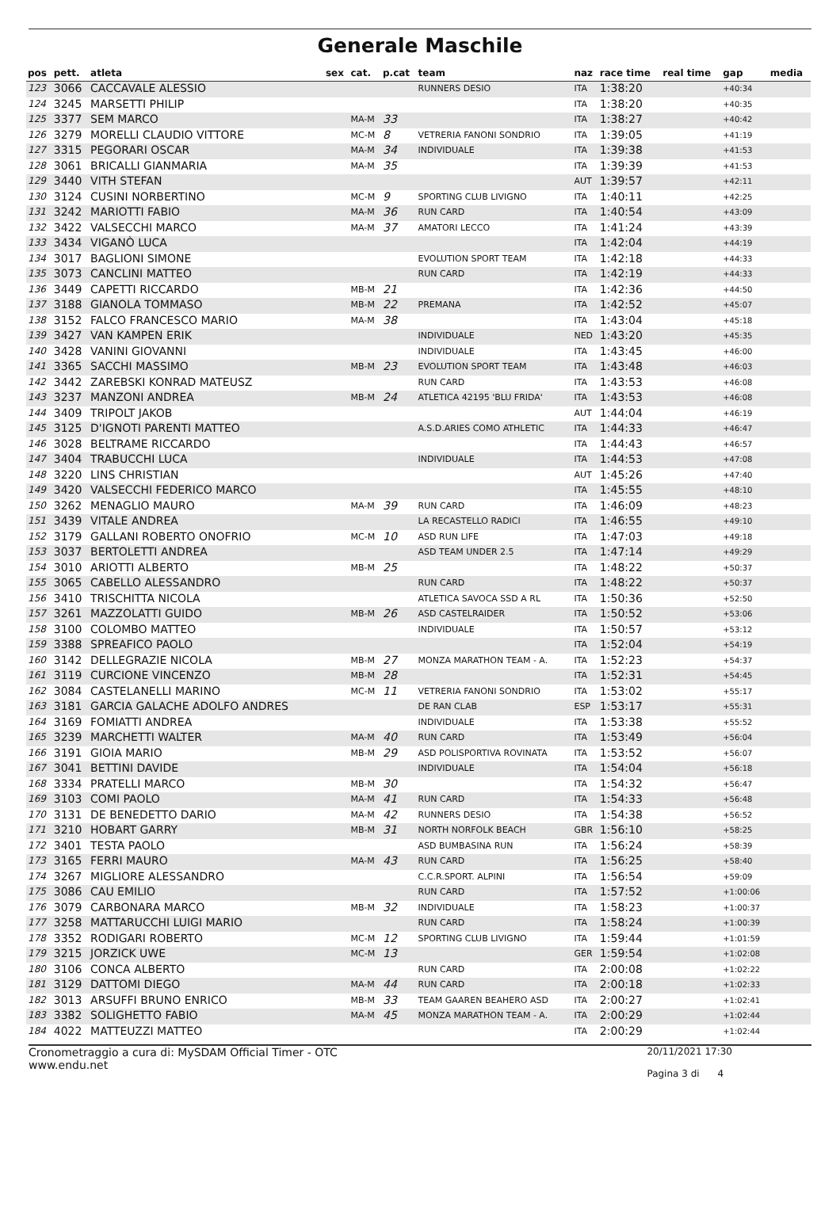Generale Maschile
| pos | pett. | atleta | sex | cat. | p.cat | team | naz | race time | real time | gap | media |
| --- | --- | --- | --- | --- | --- | --- | --- | --- | --- | --- | --- |
| 123 | 3066 | CACCAVALE ALESSIO | | | | RUNNERS DESIO | ITA | 1:38:20 | | +40:34 | |
| 124 | 3245 | MARSETTI PHILIP | | | | | ITA | 1:38:20 | | +40:35 | |
| 125 | 3377 | SEM MARCO | | MA-M | 33 | | ITA | 1:38:27 | | +40:42 | |
| 126 | 3279 | MORELLI CLAUDIO VITTORE | | MC-M | 8 | VETRERIA FANONI SONDRIO | ITA | 1:39:05 | | +41:19 | |
| 127 | 3315 | PEGORARI OSCAR | | MA-M | 34 | INDIVIDUALE | ITA | 1:39:38 | | +41:53 | |
| 128 | 3061 | BRICALLI GIANMARIA | | MA-M | 35 | | ITA | 1:39:39 | | +41:53 | |
| 129 | 3440 | VITH STEFAN | | | | | AUT | 1:39:57 | | +42:11 | |
| 130 | 3124 | CUSINI NORBERTINO | | MC-M | 9 | SPORTING CLUB LIVIGNO | ITA | 1:40:11 | | +42:25 | |
| 131 | 3242 | MARIOTTI FABIO | | MA-M | 36 | RUN CARD | ITA | 1:40:54 | | +43:09 | |
| 132 | 3422 | VALSECCHI MARCO | | MA-M | 37 | AMATORI LECCO | ITA | 1:41:24 | | +43:39 | |
| 133 | 3434 | VIGANÒ LUCA | | | | | ITA | 1:42:04 | | +44:19 | |
| 134 | 3017 | BAGLIONI SIMONE | | | | EVOLUTION SPORT TEAM | ITA | 1:42:18 | | +44:33 | |
| 135 | 3073 | CANCLINI MATTEO | | | | RUN CARD | ITA | 1:42:19 | | +44:33 | |
| 136 | 3449 | CAPETTI RICCARDO | | MB-M | 21 | | ITA | 1:42:36 | | +44:50 | |
| 137 | 3188 | GIANOLA TOMMASO | | MB-M | 22 | PREMANA | ITA | 1:42:52 | | +45:07 | |
| 138 | 3152 | FALCO FRANCESCO MARIO | | MA-M | 38 | | ITA | 1:43:04 | | +45:18 | |
| 139 | 3427 | VAN KAMPEN ERIK | | | | INDIVIDUALE | NED | 1:43:20 | | +45:35 | |
| 140 | 3428 | VANINI GIOVANNI | | | | INDIVIDUALE | ITA | 1:43:45 | | +46:00 | |
| 141 | 3365 | SACCHI MASSIMO | | MB-M | 23 | EVOLUTION SPORT TEAM | ITA | 1:43:48 | | +46:03 | |
| 142 | 3442 | ZAREBSKI KONRAD MATEUSZ | | | | RUN CARD | ITA | 1:43:53 | | +46:08 | |
| 143 | 3237 | MANZONI ANDREA | | MB-M | 24 | ATLETICA 42195 'BLU FRIDA' | ITA | 1:43:53 | | +46:08 | |
| 144 | 3409 | TRIPOLT JAKOB | | | | | AUT | 1:44:04 | | +46:19 | |
| 145 | 3125 | D'IGNOTI PARENTI MATTEO | | | | A.S.D.ARIES COMO ATHLETIC | ITA | 1:44:33 | | +46:47 | |
| 146 | 3028 | BELTRAME RICCARDO | | | | | ITA | 1:44:43 | | +46:57 | |
| 147 | 3404 | TRABUCCHI LUCA | | | | INDIVIDUALE | ITA | 1:44:53 | | +47:08 | |
| 148 | 3220 | LINS CHRISTIAN | | | | | AUT | 1:45:26 | | +47:40 | |
| 149 | 3420 | VALSECCHI FEDERICO MARCO | | | | | ITA | 1:45:55 | | +48:10 | |
| 150 | 3262 | MENAGLIO MAURO | | MA-M | 39 | RUN CARD | ITA | 1:46:09 | | +48:23 | |
| 151 | 3439 | VITALE ANDREA | | | | LA RECASTELLO RADICI | ITA | 1:46:55 | | +49:10 | |
| 152 | 3179 | GALLANI ROBERTO ONOFRIO | | MC-M | 10 | ASD RUN LIFE | ITA | 1:47:03 | | +49:18 | |
| 153 | 3037 | BERTOLETTI ANDREA | | | | ASD TEAM UNDER 2.5 | ITA | 1:47:14 | | +49:29 | |
| 154 | 3010 | ARIOTTI ALBERTO | | MB-M | 25 | | ITA | 1:48:22 | | +50:37 | |
| 155 | 3065 | CABELLO ALESSANDRO | | | | RUN CARD | ITA | 1:48:22 | | +50:37 | |
| 156 | 3410 | TRISCHITTA NICOLA | | | | ATLETICA SAVOCA SSD A RL | ITA | 1:50:36 | | +52:50 | |
| 157 | 3261 | MAZZOLATTI GUIDO | | MB-M | 26 | ASD CASTELRAIDER | ITA | 1:50:52 | | +53:06 | |
| 158 | 3100 | COLOMBO MATTEO | | | | INDIVIDUALE | ITA | 1:50:57 | | +53:12 | |
| 159 | 3388 | SPREAFICO PAOLO | | | | | ITA | 1:52:04 | | +54:19 | |
| 160 | 3142 | DELLEGRAZIE NICOLA | | MB-M | 27 | MONZA MARATHON TEAM - A. | ITA | 1:52:23 | | +54:37 | |
| 161 | 3119 | CURCIONE VINCENZO | | MB-M | 28 | | ITA | 1:52:31 | | +54:45 | |
| 162 | 3084 | CASTELANELLI MARINO | | MC-M | 11 | VETRERIA FANONI SONDRIO | ITA | 1:53:02 | | +55:17 | |
| 163 | 3181 | GARCIA GALACHE ADOLFO ANDRES | | | | DE RAN CLAB | ESP | 1:53:17 | | +55:31 | |
| 164 | 3169 | FOMIATTI ANDREA | | | | INDIVIDUALE | ITA | 1:53:38 | | +55:52 | |
| 165 | 3239 | MARCHETTI WALTER | | MA-M | 40 | RUN CARD | ITA | 1:53:49 | | +56:04 | |
| 166 | 3191 | GIOIA MARIO | | MB-M | 29 | ASD POLISPORTIVA ROVINATA | ITA | 1:53:52 | | +56:07 | |
| 167 | 3041 | BETTINI DAVIDE | | | | INDIVIDUALE | ITA | 1:54:04 | | +56:18 | |
| 168 | 3334 | PRATELLI MARCO | | MB-M | 30 | | ITA | 1:54:32 | | +56:47 | |
| 169 | 3103 | COMI PAOLO | | MA-M | 41 | RUN CARD | ITA | 1:54:33 | | +56:48 | |
| 170 | 3131 | DE BENEDETTO DARIO | | MA-M | 42 | RUNNERS DESIO | ITA | 1:54:38 | | +56:52 | |
| 171 | 3210 | HOBART GARRY | | MB-M | 31 | NORTH NORFOLK BEACH | GBR | 1:56:10 | | +58:25 | |
| 172 | 3401 | TESTA PAOLO | | | | ASD BUMBASINA RUN | ITA | 1:56:24 | | +58:39 | |
| 173 | 3165 | FERRI MAURO | | MA-M | 43 | RUN CARD | ITA | 1:56:25 | | +58:40 | |
| 174 | 3267 | MIGLIORE ALESSANDRO | | | | C.C.R.SPORT. ALPINI | ITA | 1:56:54 | | +59:09 | |
| 175 | 3086 | CAU EMILIO | | | | RUN CARD | ITA | 1:57:52 | | +1:00:06 | |
| 176 | 3079 | CARBONARA MARCO | | MB-M | 32 | INDIVIDUALE | ITA | 1:58:23 | | +1:00:37 | |
| 177 | 3258 | MATTARUCCHI LUIGI MARIO | | | | RUN CARD | ITA | 1:58:24 | | +1:00:39 | |
| 178 | 3352 | RODIGARI ROBERTO | | MC-M | 12 | SPORTING CLUB LIVIGNO | ITA | 1:59:44 | | +1:01:59 | |
| 179 | 3215 | JORZICK UWE | | MC-M | 13 | | GER | 1:59:54 | | +1:02:08 | |
| 180 | 3106 | CONCA ALBERTO | | | | RUN CARD | ITA | 2:00:08 | | +1:02:22 | |
| 181 | 3129 | DATTOMI DIEGO | | MA-M | 44 | RUN CARD | ITA | 2:00:18 | | +1:02:33 | |
| 182 | 3013 | ARSUFFI BRUNO ENRICO | | MB-M | 33 | TEAM GAAREN BEAHERO ASD | ITA | 2:00:27 | | +1:02:41 | |
| 183 | 3382 | SOLIGHETTO FABIO | | MA-M | 45 | MONZA MARATHON TEAM - A. | ITA | 2:00:29 | | +1:02:44 | |
| 184 | 4022 | MATTEUZZI MATTEO | | | | | ITA | 2:00:29 | | +1:02:44 | |
Cronometraggio a cura di: MySDAM Official Timer - OTC
www.endu.net
20/11/2021 17:30
Pagina 3 di 4